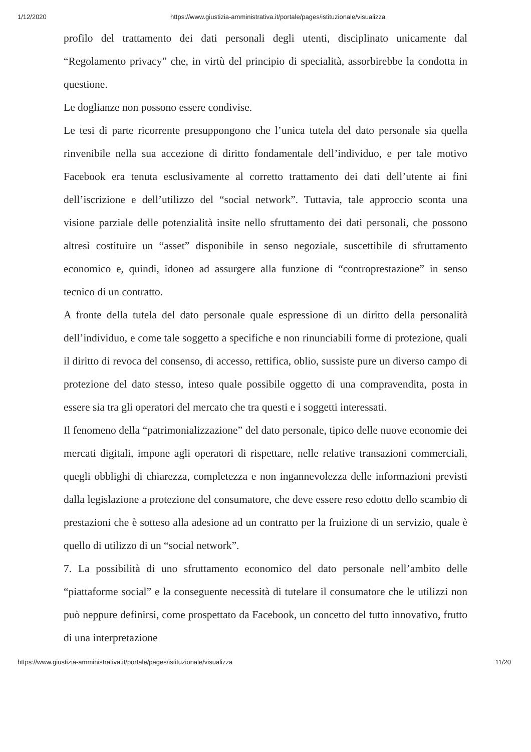1/12/2020 https://www.giustizia-amministrativa.it/portale/pages/istituzionale/visualizza
profilo del trattamento dei dati personali degli utenti, disciplinato unicamente dal “Regolamento privacy” che, in virtù del principio di specialità, assorbirebbe la condotta in questione.
Le doglianze non possono essere condivise.
Le tesi di parte ricorrente presuppongono che l’unica tutela del dato personale sia quella rinvenibile nella sua accezione di diritto fondamentale dell’individuo, e per tale motivo Facebook era tenuta esclusivamente al corretto trattamento dei dati dell’utente ai fini dell’iscrizione e dell’utilizzo del “social network”. Tuttavia, tale approccio sconta una visione parziale delle potenzialità insite nello sfruttamento dei dati personali, che possono altresì costituire un “asset” disponibile in senso negoziale, suscettibile di sfruttamento economico e, quindi, idoneo ad assurgere alla funzione di “controprestazione” in senso tecnico di un contratto.
A fronte della tutela del dato personale quale espressione di un diritto della personalità dell’individuo, e come tale soggetto a specifiche e non rinunciabili forme di protezione, quali il diritto di revoca del consenso, di accesso, rettifica, oblio, sussiste pure un diverso campo di protezione del dato stesso, inteso quale possibile oggetto di una compravendita, posta in essere sia tra gli operatori del mercato che tra questi e i soggetti interessati.
Il fenomeno della “patrimonializzazione” del dato personale, tipico delle nuove economie dei mercati digitali, impone agli operatori di rispettare, nelle relative transazioni commerciali, quegli obblighi di chiarezza, completezza e non ingannevolezza delle informazioni previsti dalla legislazione a protezione del consumatore, che deve essere reso edotto dello scambio di prestazioni che è sotteso alla adesione ad un contratto per la fruizione di un servizio, quale è quello di utilizzo di un “social network”.
7. La possibilità di uno sfruttamento economico del dato personale nell’ambito delle “piattaforme social” e la conseguente necessità di tutelare il consumatore che le utilizzi non può neppure definirsi, come prospettato da Facebook, un concetto del tutto innovativo, frutto di una interpretazione
https://www.giustizia-amministrativa.it/portale/pages/istituzionale/visualizza 11/20